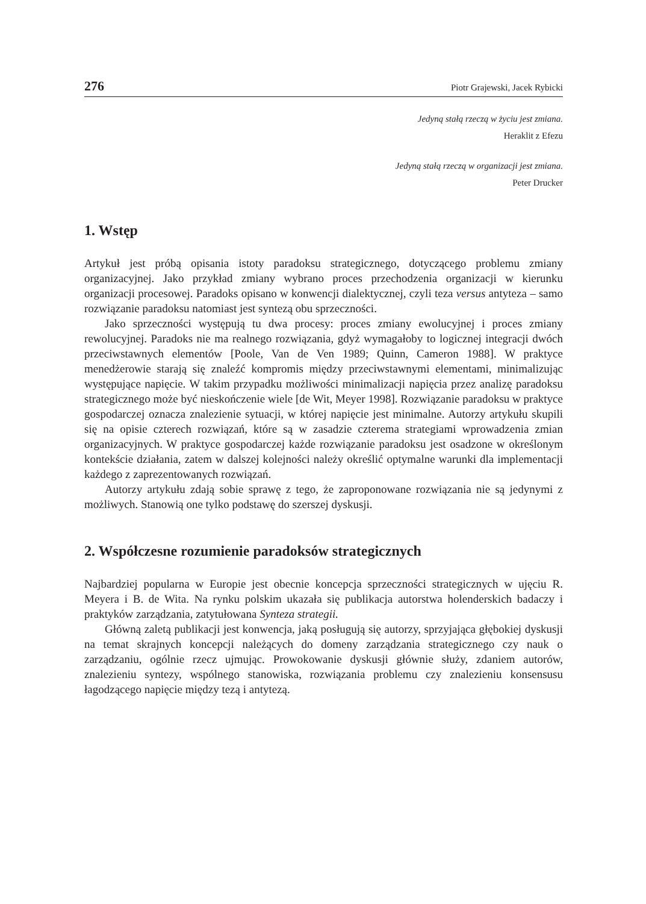276 Piotr Grajewski, Jacek Rybicki
Jedyną stałą rzeczą w życiu jest zmiana.
Heraklit z Efezu
Jedyną stałą rzeczą w organizacji jest zmiana.
Peter Drucker
1. Wstęp
Artykuł jest próbą opisania istoty paradoksu strategicznego, dotyczącego problemu zmiany organizacyjnej. Jako przykład zmiany wybrano proces przechodzenia organizacji w kierunku organizacji procesowej. Paradoks opisano w konwencji dialektycznej, czyli teza versus antyteza – samo rozwiązanie paradoksu natomiast jest syntezą obu sprzeczności.
Jako sprzeczności występują tu dwa procesy: proces zmiany ewolucyjnej i proces zmiany rewolucyjnej. Paradoks nie ma realnego rozwiązania, gdyż wymagałoby to logicznej integracji dwóch przeciwstawnych elementów [Poole, Van de Ven 1989; Quinn, Cameron 1988]. W praktyce menedżerowie starają się znaleźć kompromis między przeciwstawnymi elementami, minimalizując występujące napięcie. W takim przypadku możliwości minimalizacji napięcia przez analizę paradoksu strategicznego może być nieskończenie wiele [de Wit, Meyer 1998]. Rozwiązanie paradoksu w praktyce gospodarczej oznacza znalezienie sytuacji, w której napięcie jest minimalne. Autorzy artykułu skupili się na opisie czterech rozwiązań, które są w zasadzie czterema strategiami wprowadzenia zmian organizacyjnych. W praktyce gospodarczej każde rozwiązanie paradoksu jest osadzone w określonym kontekście działania, zatem w dalszej kolejności należy określić optymalne warunki dla implementacji każdego z zaprezentowanych rozwiązań.
Autorzy artykułu zdają sobie sprawę z tego, że zaproponowane rozwiązania nie są jedynymi z możliwych. Stanowią one tylko podstawę do szerszej dyskusji.
2. Współczesne rozumienie paradoksów strategicznych
Najbardziej popularna w Europie jest obecnie koncepcja sprzeczności strategicznych w ujęciu R. Meyera i B. de Wita. Na rynku polskim ukazała się publikacja autorstwa holenderskich badaczy i praktyków zarządzania, zatytułowana Synteza strategii.
Główną zaletą publikacji jest konwencja, jaką posługują się autorzy, sprzyjająca głębokiej dyskusji na temat skrajnych koncepcji należących do domeny zarządzania strategicznego czy nauk o zarządzaniu, ogólnie rzecz ujmując. Prowokowanie dyskusji głównie służy, zdaniem autorów, znalezieniu syntezy, wspólnego stanowiska, rozwiązania problemu czy znalezieniu konsensusu łagodzącego napięcie między tezą i antytezą.